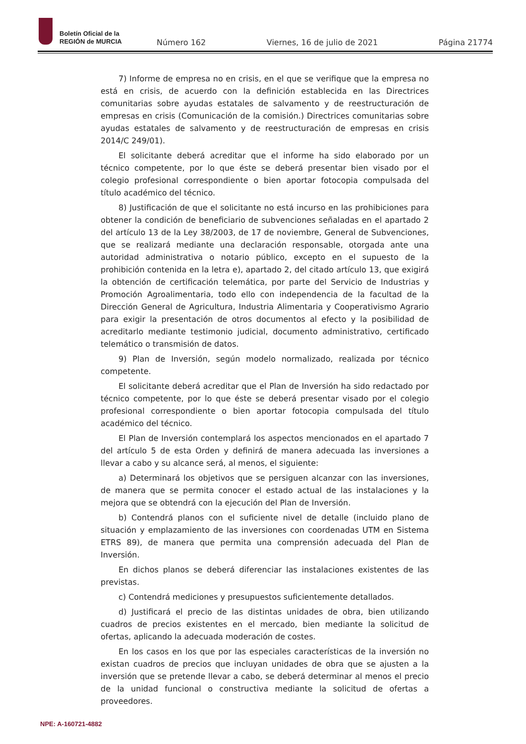Boletín Oficial de la
REGIÓN de MURCIA
Número 162 Viernes, 16 de julio de 2021 Página 21774
7) Informe de empresa no en crisis, en el que se verifique que la empresa no está en crisis, de acuerdo con la definición establecida en las Directrices comunitarias sobre ayudas estatales de salvamento y de reestructuración de empresas en crisis (Comunicación de la comisión.) Directrices comunitarias sobre ayudas estatales de salvamento y de reestructuración de empresas en crisis 2014/C 249/01).
El solicitante deberá acreditar que el informe ha sido elaborado por un técnico competente, por lo que éste se deberá presentar bien visado por el colegio profesional correspondiente o bien aportar fotocopia compulsada del título académico del técnico.
8) Justificación de que el solicitante no está incurso en las prohibiciones para obtener la condición de beneficiario de subvenciones señaladas en el apartado 2 del artículo 13 de la Ley 38/2003, de 17 de noviembre, General de Subvenciones, que se realizará mediante una declaración responsable, otorgada ante una autoridad administrativa o notario público, excepto en el supuesto de la prohibición contenida en la letra e), apartado 2, del citado artículo 13, que exigirá la obtención de certificación telemática, por parte del Servicio de Industrias y Promoción Agroalimentaria, todo ello con independencia de la facultad de la Dirección General de Agricultura, Industria Alimentaria y Cooperativismo Agrario para exigir la presentación de otros documentos al efecto y la posibilidad de acreditarlo mediante testimonio judicial, documento administrativo, certificado telemático o transmisión de datos.
9) Plan de Inversión, según modelo normalizado, realizada por técnico competente.
El solicitante deberá acreditar que el Plan de Inversión ha sido redactado por técnico competente, por lo que éste se deberá presentar visado por el colegio profesional correspondiente o bien aportar fotocopia compulsada del título académico del técnico.
El Plan de Inversión contemplará los aspectos mencionados en el apartado 7 del artículo 5 de esta Orden y definirá de manera adecuada las inversiones a llevar a cabo y su alcance será, al menos, el siguiente:
a) Determinará los objetivos que se persiguen alcanzar con las inversiones, de manera que se permita conocer el estado actual de las instalaciones y la mejora que se obtendrá con la ejecución del Plan de Inversión.
b) Contendrá planos con el suficiente nivel de detalle (incluido plano de situación y emplazamiento de las inversiones con coordenadas UTM en Sistema ETRS 89), de manera que permita una comprensión adecuada del Plan de Inversión.
En dichos planos se deberá diferenciar las instalaciones existentes de las previstas.
c) Contendrá mediciones y presupuestos suficientemente detallados.
d) Justificará el precio de las distintas unidades de obra, bien utilizando cuadros de precios existentes en el mercado, bien mediante la solicitud de ofertas, aplicando la adecuada moderación de costes.
En los casos en los que por las especiales características de la inversión no existan cuadros de precios que incluyan unidades de obra que se ajusten a la inversión que se pretende llevar a cabo, se deberá determinar al menos el precio de la unidad funcional o constructiva mediante la solicitud de ofertas a proveedores.
NPE: A-160721-4882